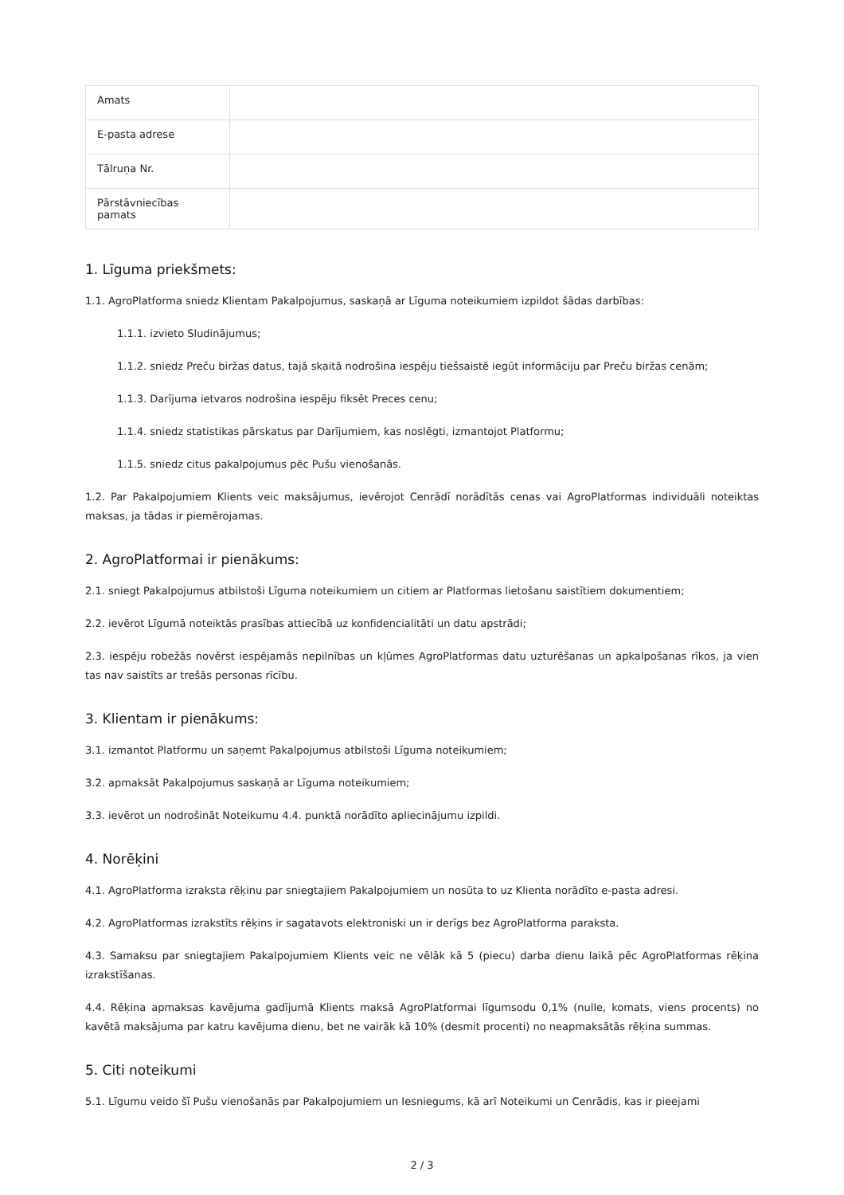| Amats | |
| E-pasta adrese | |
| Tālruņa Nr. | |
| Pārstāvniecības pamats | |
1. Līguma priekšmets:
1.1. AgroPlatforma sniedz Klientam Pakalpojumus, saskaņā ar Līguma noteikumiem izpildot šādas darbības:
1.1.1. izvieto Sludinājumus;
1.1.2. sniedz Preču biržas datus, tajā skaitā nodrošina iespēju tiešsaistē iegūt informāciju par Preču biržas cenām;
1.1.3. Darījuma ietvaros nodrošina iespēju fiksēt Preces cenu;
1.1.4. sniedz statistikas pārskatus par Darījumiem, kas noslēgti, izmantojot Platformu;
1.1.5. sniedz citus pakalpojumus pēc Pušu vienošanās.
1.2. Par Pakalpojumiem Klients veic maksājumus, ievērojot Cenrādī norādītās cenas vai AgroPlatformas individuāli noteiktas maksas, ja tādas ir piemērojamas.
2. AgroPlatformai ir pienākums:
2.1. sniegt Pakalpojumus atbilstoši Līguma noteikumiem un citiem ar Platformas lietošanu saistītiem dokumentiem;
2.2. ievērot Līgumā noteiktās prasības attiecībā uz konfidencialitāti un datu apstrādi;
2.3. iespēju robežās novērst iespējamās nepilnības un kļūmes AgroPlatformas datu uzturēšanas un apkalpošanas rīkos, ja vien tas nav saistīts ar trešās personas rīcību.
3. Klientam ir pienākums:
3.1. izmantot Platformu un saņemt Pakalpojumus atbilstoši Līguma noteikumiem;
3.2. apmaksāt Pakalpojumus saskaņā ar Līguma noteikumiem;
3.3. ievērot un nodrošināt Noteikumu 4.4. punktā norādīto apliecinājumu izpildi.
4. Norēķini
4.1. AgroPlatforma izraksta rēķinu par sniegtajiem Pakalpojumiem un nosūta to uz Klienta norādīto e-pasta adresi.
4.2. AgroPlatformas izrakstīts rēķins ir sagatavots elektroniski un ir derīgs bez AgroPlatforma paraksta.
4.3. Samaksu par sniegtajiem Pakalpojumiem Klients veic ne vēlāk kā 5 (piecu) darba dienu laikā pēc AgroPlatformas rēķina izrakstīšanas.
4.4. Rēķina apmaksas kavējuma gadījumā Klients maksā AgroPlatformai līgumsodu 0,1% (nulle, komats, viens procents) no kavētā maksājuma par katru kavējuma dienu, bet ne vairāk kā 10% (desmit procenti) no neapmaksātās rēķina summas.
5. Citi noteikumi
5.1. Līgumu veido šī Pušu vienošanās par Pakalpojumiem un Iesniegums, kā arī Noteikumi un Cenrādis, kas ir pieejami
2 / 3